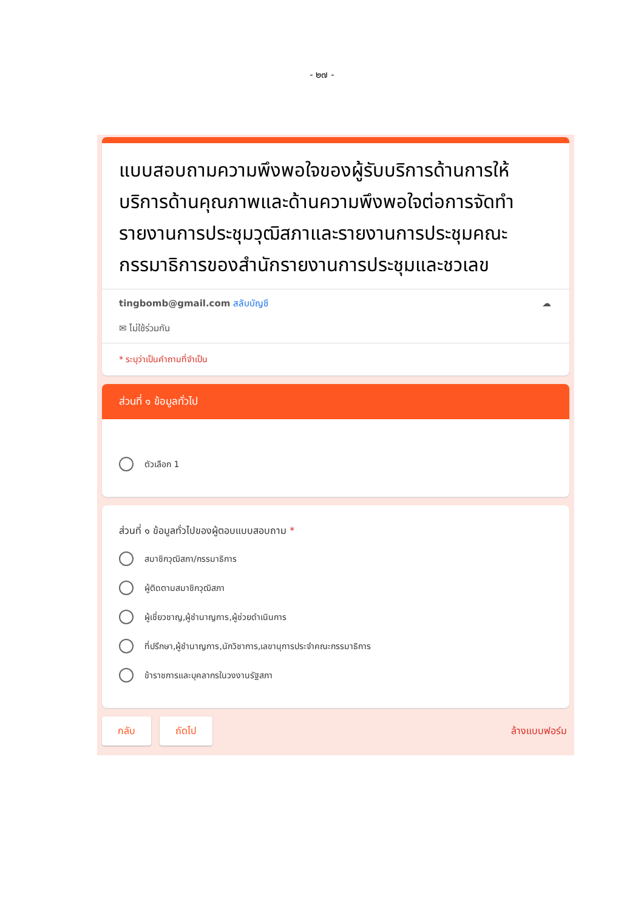- ๒๗ -
แบบสอบถามความพึงพอใจของผู้รับบริการด้านการให้บริการด้านคุณภาพและด้านความพึงพอใจต่อการจัดทำรายงานการประชุมวุฒิสภาและรายงานการประชุมคณะกรรมาธิการของสำนักรายงานการประชุมและชวเลข
tingbomb@gmail.com สลับบัญชี ☁
✉ ไม่ใช้ร่วมกัน
* ระบุว่าเป็นคำถามที่จำเป็น
ส่วนที่ ๑ ข้อมูลทั่วไป
ตัวเลือก 1
ส่วนที่ ๑ ข้อมูลทั่วไปของผู้ตอบแบบสอบถาม *
สมาชิกวุฒิสภา/กรรมาธิการ
ผู้ติดตามสมาชิกวุฒิสภา
ผู้เชี่ยวชาญ,ผู้ชำนาญการ,ผู้ช่วยดำเนินการ
ที่ปรึกษา,ผู้ชำนาญการ,นักวิชาการ,เลขานุการประจำคณะกรรมาธิการ
ข้าราชการและบุคลากรในวงงานรัฐสภา
กลับ ถัดไป ล้างแบบฟอร์ม